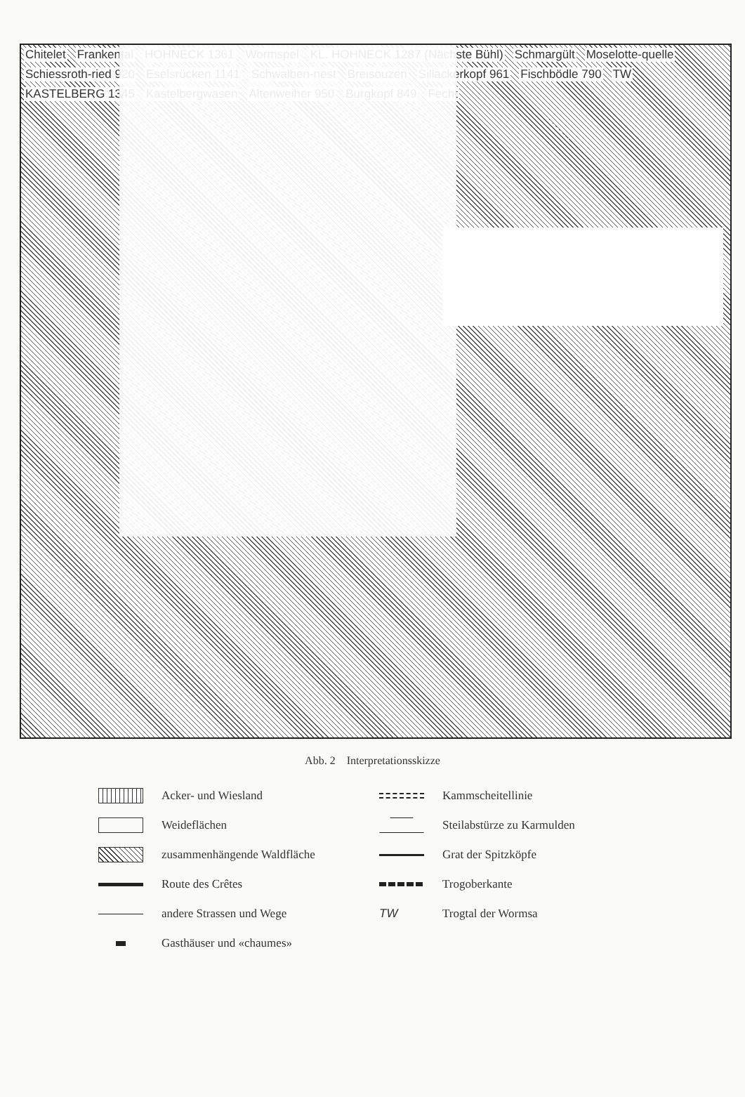Chitelet Frankental HOHNECK 1361 Wormspel KL. HOHNECK 1287 (Nächste Bühl) Schmargült Moselotte-quelle Schiessroth-ried 920 Eselsrücken 1141 Schwalben-nest Breisouzen Sillackerkopf 961 Fischbödle 790 TW KASTELBERG 1345 Kastelbergwasen Altenweiher 950 Burgkopf 849 Fecht
Abb. 2 Interpretationsskizze
Acker- und Wiesland
Weideflächen
zusammenhängende Waldfläche
Route des Crêtes
andere Strassen und Wege
Gasthäuser und «chaumes»
Kammscheitellinie
Steilabstürze zu Karmulden
Grat der Spitzköpfe
Trogoberkante
TW
Trogtal der Wormsa